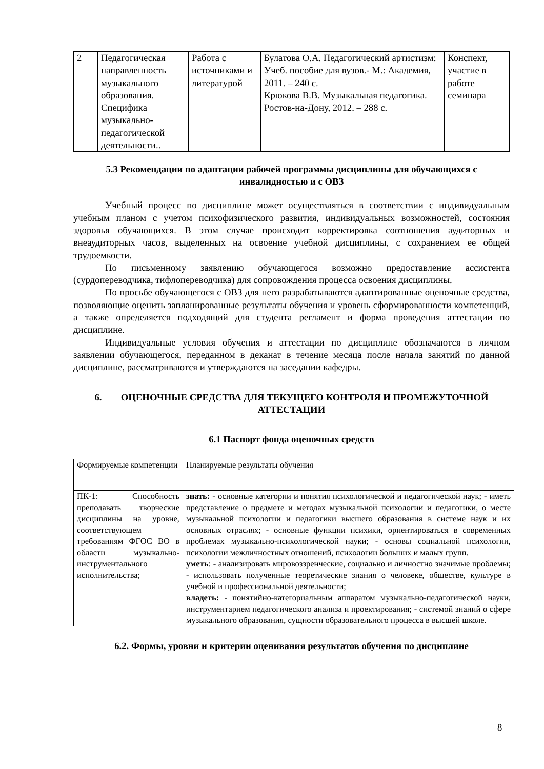| 2 | Педагогическая направленность музыкального образования. Специфика музыкально-педагогической деятельности.. | Работа с источниками и литературой | Булатова О.А. Педагогический артистизм: Учеб. пособие для вузов.- М.: Академия, 2011. – 240 с. Крюкова В.В. Музыкальная педагогика. Ростов-на-Дону, 2012. – 288 с. | Конспект, участие в работе семинара |
5.3 Рекомендации по адаптации рабочей программы дисциплины для обучающихся с инвалидностью и с ОВЗ
Учебный процесс по дисциплине может осуществляться в соответствии с индивидуальным учебным планом с учетом психофизического развития, индивидуальных возможностей, состояния здоровья обучающихся. В этом случае происходит корректировка соотношения аудиторных и внеаудиторных часов, выделенных на освоение учебной дисциплины, с сохранением ее общей трудоемкости.
По письменному заявлению обучающегося возможно предоставление ассистента (сурдопереводчика, тифлопереводчика) для сопровождения процесса освоения дисциплины.
По просьбе обучающегося с ОВЗ для него разрабатываются адаптированные оценочные средства, позволяющие оценить запланированные результаты обучения и уровень сформированности компетенций, а также определяется подходящий для студента регламент и форма проведения аттестации по дисциплине.
Индивидуальные условия обучения и аттестации по дисциплине обозначаются в личном заявлении обучающегося, переданном в деканат в течение месяца после начала занятий по данной дисциплине, рассматриваются и утверждаются на заседании кафедры.
6. ОЦЕНОЧНЫЕ СРЕДСТВА ДЛЯ ТЕКУЩЕГО КОНТРОЛЯ И ПРОМЕЖУТОЧНОЙ АТТЕСТАЦИИ
6.1 Паспорт фонда оценочных средств
| Формируемые компетенции | Планируемые результаты обучения |
| ПК-1: Способность преподавать творческие дисциплины на уровне, соответствующем требованиям ФГОС ВО в области музыкально-инструментального исполнительства; | знать: - основные категории и понятия психологической и педагогической наук; - иметь представление о предмете и методах музыкальной психологии и педагогики, о месте музыкальной психологии и педагогики высшего образования в системе наук и их основных отраслях; - основные функции психики, ориентироваться в современных проблемах музыкально-психологической науки; - основы социальной психологии, психологии межличностных отношений, психологии больших и малых групп. уметь : - анализировать мировоззренческие, социально и личностно значимые проблемы; - использовать полученные теоретические знания о человеке, обществе, культуре в учебной и профессиональной деятельности; владеть: - понятийно-категориальным аппаратом музыкально-педагогической науки, инструментарием педагогического анализа и проектирования; - системой знаний о сфере музыкального образования, сущности образовательного процесса в высшей школе. |
6.2. Формы, уровни и критерии оценивания результатов обучения по дисциплине
8